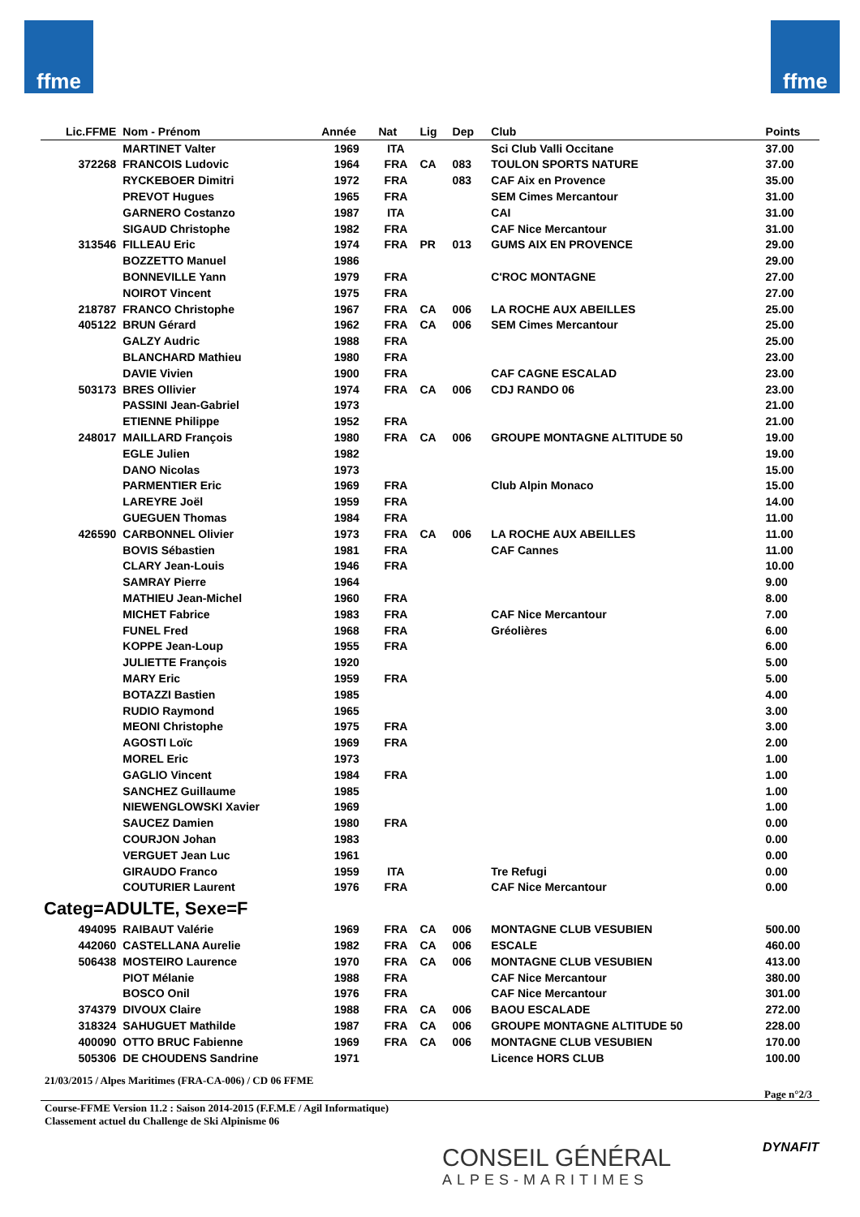ffme ffme
| Lic.FFME | Nom - Prénom | Année | Nat | Lig | Dep | Club | Points |
| --- | --- | --- | --- | --- | --- | --- | --- |
| | MARTINET Valter | 1969 | ITA | | | Sci Club Valli Occitane | 37.00 |
| 372268 | FRANCOIS Ludovic | 1964 | FRA | CA | 083 | TOULON SPORTS NATURE | 37.00 |
| | RYCKEBOER Dimitri | 1972 | FRA | | 083 | CAF Aix en Provence | 35.00 |
| | PREVOT Hugues | 1965 | FRA | | | SEM Cimes Mercantour | 31.00 |
| | GARNERO Costanzo | 1987 | ITA | | | CAI | 31.00 |
| | SIGAUD Christophe | 1982 | FRA | | | CAF Nice Mercantour | 31.00 |
| 313546 | FILLEAU Eric | 1974 | FRA | PR | 013 | GUMS AIX EN PROVENCE | 29.00 |
| | BOZZETTO Manuel | 1986 | | | | | 29.00 |
| | BONNEVILLE Yann | 1979 | FRA | | | C'ROC MONTAGNE | 27.00 |
| | NOIROT Vincent | 1975 | FRA | | | | 27.00 |
| 218787 | FRANCO Christophe | 1967 | FRA | CA | 006 | LA ROCHE AUX ABEILLES | 25.00 |
| 405122 | BRUN Gérard | 1962 | FRA | CA | 006 | SEM Cimes Mercantour | 25.00 |
| | GALZY Audric | 1988 | FRA | | | | 25.00 |
| | BLANCHARD Mathieu | 1980 | FRA | | | | 23.00 |
| | DAVIE Vivien | 1900 | FRA | | | CAF CAGNE ESCALAD | 23.00 |
| 503173 | BRES Ollivier | 1974 | FRA | CA | 006 | CDJ RANDO 06 | 23.00 |
| | PASSINI Jean-Gabriel | 1973 | | | | | 21.00 |
| | ETIENNE Philippe | 1952 | FRA | | | | 21.00 |
| 248017 | MAILLARD François | 1980 | FRA | CA | 006 | GROUPE MONTAGNE ALTITUDE 50 | 19.00 |
| | EGLE Julien | 1982 | | | | | 19.00 |
| | DANO Nicolas | 1973 | | | | | 15.00 |
| | PARMENTIER Eric | 1969 | FRA | | | Club Alpin Monaco | 15.00 |
| | LAREYRE Joël | 1959 | FRA | | | | 14.00 |
| | GUEGUEN Thomas | 1984 | FRA | | | | 11.00 |
| 426590 | CARBONNEL Olivier | 1973 | FRA | CA | 006 | LA ROCHE AUX ABEILLES | 11.00 |
| | BOVIS Sébastien | 1981 | FRA | | | CAF Cannes | 11.00 |
| | CLARY Jean-Louis | 1946 | FRA | | | | 10.00 |
| | SAMRAY Pierre | 1964 | | | | | 9.00 |
| | MATHIEU Jean-Michel | 1960 | FRA | | | | 8.00 |
| | MICHET Fabrice | 1983 | FRA | | | CAF Nice Mercantour | 7.00 |
| | FUNEL Fred | 1968 | FRA | | | Gréolières | 6.00 |
| | KOPPE Jean-Loup | 1955 | FRA | | | | 6.00 |
| | JULIETTE François | 1920 | | | | | 5.00 |
| | MARY Eric | 1959 | FRA | | | | 5.00 |
| | BOTAZZI Bastien | 1985 | | | | | 4.00 |
| | RUDIO Raymond | 1965 | | | | | 3.00 |
| | MEONI Christophe | 1975 | FRA | | | | 3.00 |
| | AGOSTI Loïc | 1969 | FRA | | | | 2.00 |
| | MOREL Eric | 1973 | | | | | 1.00 |
| | GAGLIO Vincent | 1984 | FRA | | | | 1.00 |
| | SANCHEZ Guillaume | 1985 | | | | | 1.00 |
| | NIEWENGLOWSKI Xavier | 1969 | | | | | 1.00 |
| | SAUCEZ Damien | 1980 | FRA | | | | 0.00 |
| | COURJON Johan | 1983 | | | | | 0.00 |
| | VERGUET Jean Luc | 1961 | | | | | 0.00 |
| | GIRAUDO Franco | 1959 | ITA | | | Tre Refugi | 0.00 |
| | COUTURIER Laurent | 1976 | FRA | | | CAF Nice Mercantour | 0.00 |
| Categ=ADULTE, Sexe=F | | | | | | | |
| 494095 | RAIBAUT Valérie | 1969 | FRA | CA | 006 | MONTAGNE CLUB VESUBIEN | 500.00 |
| 442060 | CASTELLANA Aurelie | 1982 | FRA | CA | 006 | ESCALE | 460.00 |
| 506438 | MOSTEIRO Laurence | 1970 | FRA | CA | 006 | MONTAGNE CLUB VESUBIEN | 413.00 |
| | PIOT Mélanie | 1988 | FRA | | | CAF Nice Mercantour | 380.00 |
| | BOSCO Onil | 1976 | FRA | | | CAF Nice Mercantour | 301.00 |
| 374379 | DIVOUX Claire | 1988 | FRA | CA | 006 | BAOU ESCALADE | 272.00 |
| 318324 | SAHUGUET Mathilde | 1987 | FRA | CA | 006 | GROUPE MONTAGNE ALTITUDE 50 | 228.00 |
| 400090 | OTTO BRUC Fabienne | 1969 | FRA | CA | 006 | MONTAGNE CLUB VESUBIEN | 170.00 |
| 505306 | DE CHOUDENS Sandrine | 1971 | | | | Licence HORS CLUB | 100.00 |
21/03/2015 / Alpes Maritimes (FRA-CA-006) / CD 06 FFME
Page n°2/3
Course-FFME Version 11.2 : Saison 2014-2015 (F.F.M.E / Agil Informatique)
Classement actuel du Challenge de Ski Alpinisme 06
CONSEIL GÉNÉRAL
ALPES-MARITIMES
DYNAFIT